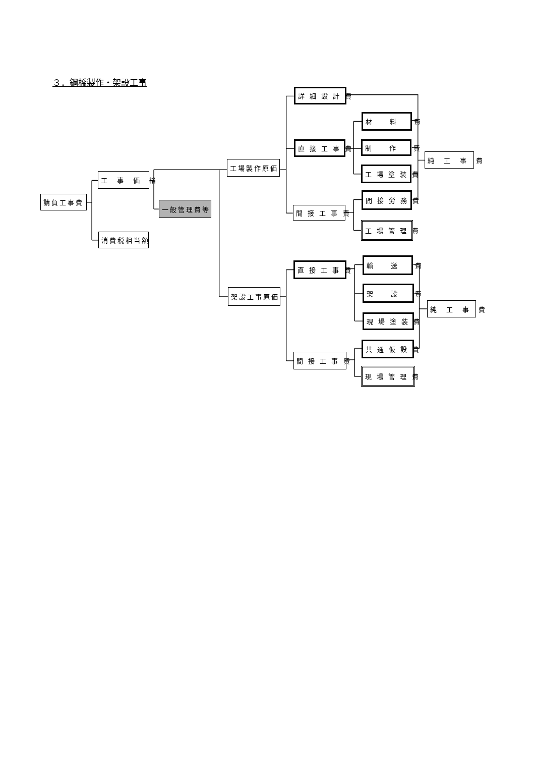３．鋼橋製作・架設工事
請負工事費
工　事　価　格
消費税相当額
一般管理費等
工場製作原価
詳 細 設 計 費
直 接 工 事 費
間 接 工 事 費
材　　料　　費
制　　作　　費
工 場 塗 装 費
間 接 労 務 費
工 場 管 理 費
純　工　事　費
架設工事原価
直 接 工 事 費
間 接 工 事 費
輸　　送　　費
架　　設　　費
現 場 塗 装 費
共 通 仮 設 費
現 場 管 理 費
純　工　事　費